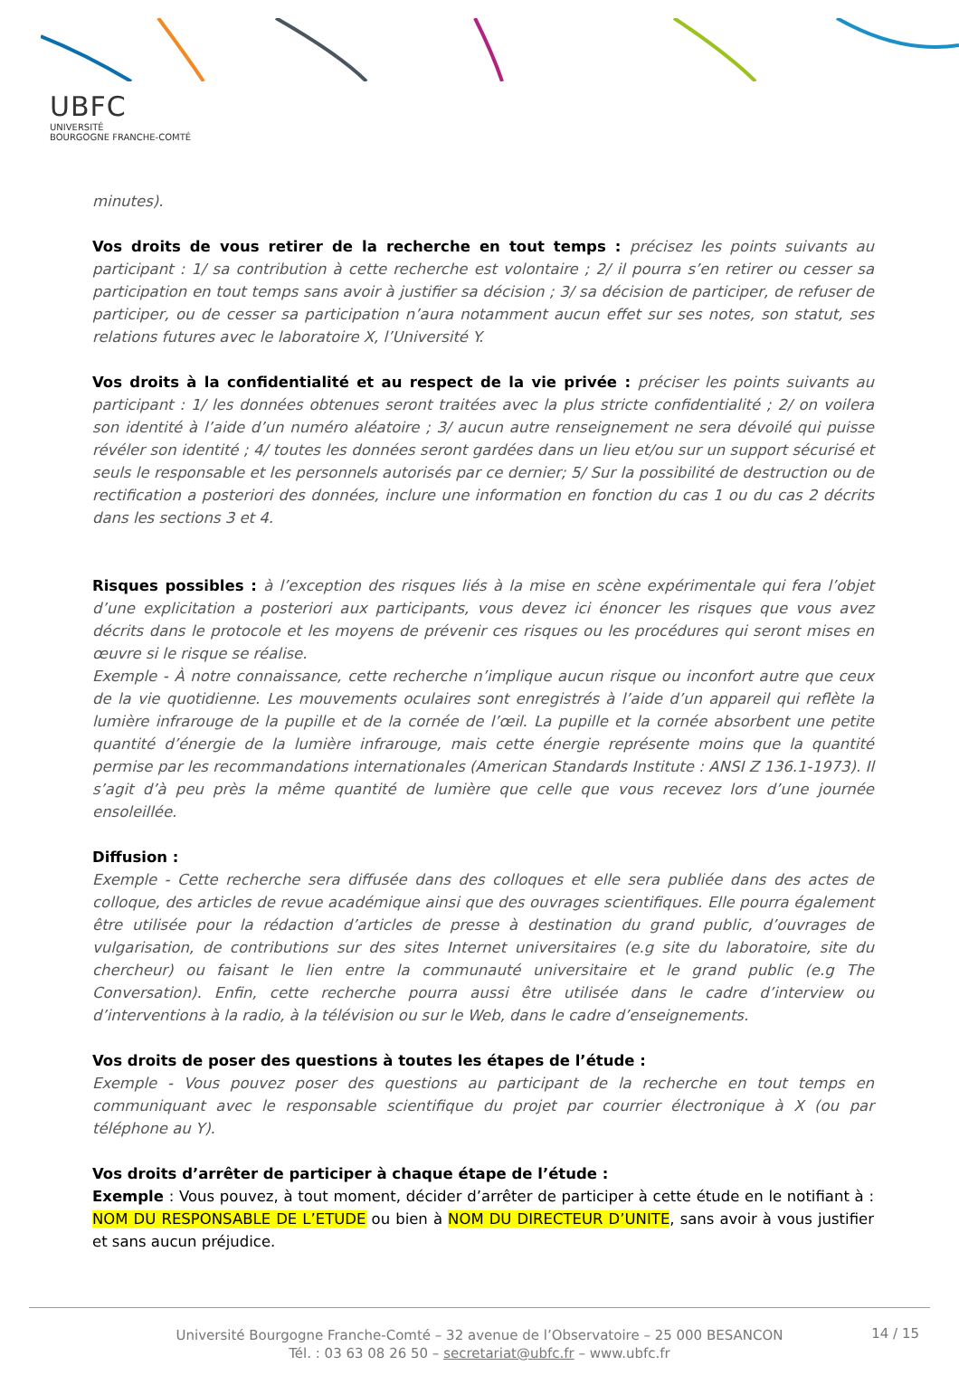UBFC
UNIVERSITÉ
BOURGOGNE FRANCHE-COMTÉ
minutes).
Vos droits de vous retirer de la recherche en tout temps : précisez les points suivants au participant : 1/ sa contribution à cette recherche est volontaire ; 2/ il pourra s’en retirer ou cesser sa participation en tout temps sans avoir à justifier sa décision ; 3/ sa décision de participer, de refuser de participer, ou de cesser sa participation n’aura notamment aucun effet sur ses notes, son statut, ses relations futures avec le laboratoire X, l’Université Y.
Vos droits à la confidentialité et au respect de la vie privée : préciser les points suivants au participant : 1/ les données obtenues seront traitées avec la plus stricte confidentialité ; 2/ on voilera son identité à l’aide d’un numéro aléatoire ; 3/ aucun autre renseignement ne sera dévoilé qui puisse révéler son identité ; 4/ toutes les données seront gardées dans un lieu et/ou sur un support sécurisé et seuls le responsable et les personnels autorisés par ce dernier; 5/ Sur la possibilité de destruction ou de rectification a posteriori des données, inclure une information en fonction du cas 1 ou du cas 2 décrits dans les sections 3 et 4.
Risques possibles : à l’exception des risques liés à la mise en scène expérimentale qui fera l’objet d’une explicitation a posteriori aux participants, vous devez ici énoncer les risques que vous avez décrits dans le protocole et les moyens de prévenir ces risques ou les procédures qui seront mises en œuvre si le risque se réalise.
Exemple - À notre connaissance, cette recherche n’implique aucun risque ou inconfort autre que ceux de la vie quotidienne. Les mouvements oculaires sont enregistrés à l’aide d’un appareil qui reflète la lumière infrarouge de la pupille et de la cornée de l’œil. La pupille et la cornée absorbent une petite quantité d’énergie de la lumière infrarouge, mais cette énergie représente moins que la quantité permise par les recommandations internationales (American Standards Institute : ANSI Z 136.1-1973). Il s’agit d’à peu près la même quantité de lumière que celle que vous recevez lors d’une journée ensoleillée.
Diffusion :
Exemple - Cette recherche sera diffusée dans des colloques et elle sera publiée dans des actes de colloque, des articles de revue académique ainsi que des ouvrages scientifiques. Elle pourra également être utilisée pour la rédaction d’articles de presse à destination du grand public, d’ouvrages de vulgarisation, de contributions sur des sites Internet universitaires (e.g site du laboratoire, site du chercheur) ou faisant le lien entre la communauté universitaire et le grand public (e.g The Conversation). Enfin, cette recherche pourra aussi être utilisée dans le cadre d’interview ou d’interventions à la radio, à la télévision ou sur le Web, dans le cadre d’enseignements.
Vos droits de poser des questions à toutes les étapes de l’étude :
Exemple - Vous pouvez poser des questions au participant de la recherche en tout temps en communiquant avec le responsable scientifique du projet par courrier électronique à X (ou par téléphone au Y).
Vos droits d’arrêter de participer à chaque étape de l’étude :
Exemple : Vous pouvez, à tout moment, décider d’arrêter de participer à cette étude en le notifiant à : NOM DU RESPONSABLE DE L’ETUDE ou bien à NOM DU DIRECTEUR D’UNITE, sans avoir à vous justifier et sans aucun préjudice.
Université Bourgogne Franche-Comté – 32 avenue de l’Observatoire – 25 000 BESANCON
Tél. : 03 63 08 26 50 – secretariat@ubfc.fr – www.ubfc.fr
14 / 15